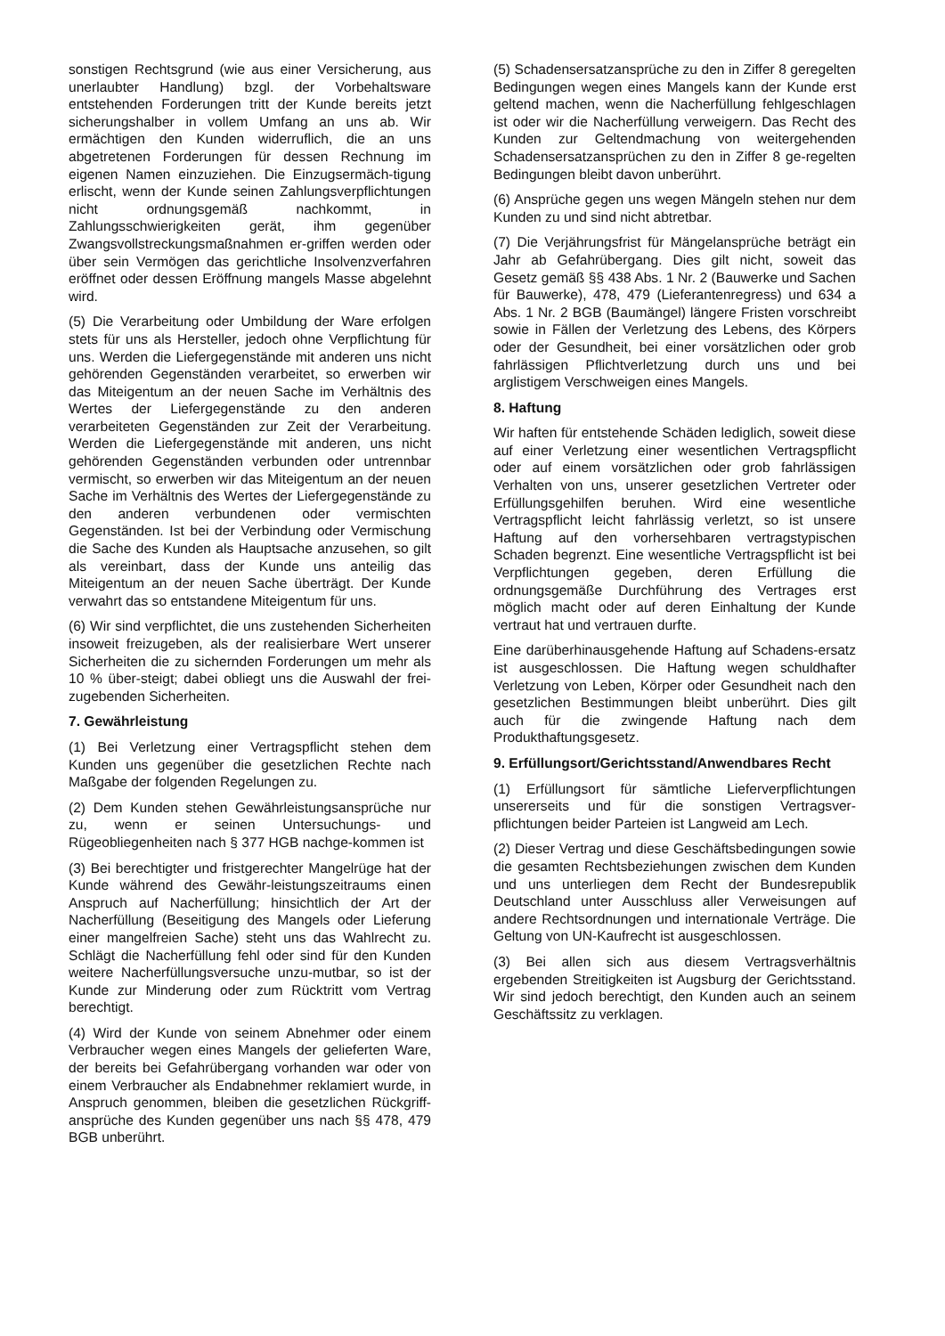sonstigen Rechtsgrund (wie aus einer Versicherung, aus unerlaubter Handlung) bzgl. der Vorbehaltsware entstehenden Forderungen tritt der Kunde bereits jetzt sicherungshalber in vollem Umfang an uns ab. Wir ermächtigen den Kunden widerruflich, die an uns abgetretenen Forderungen für dessen Rechnung im eigenen Namen einzuziehen. Die Einzugsermäch-tigung erlischt, wenn der Kunde seinen Zahlungsverpflichtungen nicht ordnungsgemäß nachkommt, in Zahlungsschwierigkeiten gerät, ihm gegenüber Zwangsvollstreckungsmaßnahmen er-griffen werden oder über sein Vermögen das gerichtliche Insolvenzverfahren eröffnet oder dessen Eröffnung mangels Masse abgelehnt wird.
(5) Die Verarbeitung oder Umbildung der Ware erfolgen stets für uns als Hersteller, jedoch ohne Verpflichtung für uns. Werden die Liefergegenstände mit anderen uns nicht gehörenden Gegenständen verarbeitet, so erwerben wir das Miteigentum an der neuen Sache im Verhältnis des Wertes der Liefergegenstände zu den anderen verarbeiteten Gegenständen zur Zeit der Verarbeitung. Werden die Liefergegenstände mit anderen, uns nicht gehörenden Gegenständen verbunden oder untrennbar vermischt, so erwerben wir das Miteigentum an der neuen Sache im Verhältnis des Wertes der Liefergegenstände zu den anderen verbundenen oder vermischten Gegenständen. Ist bei der Verbindung oder Vermischung die Sache des Kunden als Hauptsache anzusehen, so gilt als vereinbart, dass der Kunde uns anteilig das Miteigentum an der neuen Sache überträgt. Der Kunde verwahrt das so entstandene Miteigentum für uns.
(6) Wir sind verpflichtet, die uns zustehenden Sicherheiten insoweit freizugeben, als der realisierbare Wert unserer Sicherheiten die zu sichernden Forderungen um mehr als 10 % über-steigt; dabei obliegt uns die Auswahl der frei-zugebenden Sicherheiten.
7. Gewährleistung
(1) Bei Verletzung einer Vertragspflicht stehen dem Kunden uns gegenüber die gesetzlichen Rechte nach Maßgabe der folgenden Regelungen zu.
(2) Dem Kunden stehen Gewährleistungsansprüche nur zu, wenn er seinen Untersuchungs- und Rügeobliegenheiten nach § 377 HGB nachge-kommen ist
(3) Bei berechtigter und fristgerechter Mangelrüge hat der Kunde während des Gewähr-leistungszeitraums einen Anspruch auf Nacherfüllung; hinsichtlich der Art der Nacherfüllung (Beseitigung des Mangels oder Lieferung einer mangelfreien Sache) steht uns das Wahlrecht zu. Schlägt die Nacherfüllung fehl oder sind für den Kunden weitere Nacherfüllungsversuche unzu-mutbar, so ist der Kunde zur Minderung oder zum Rücktritt vom Vertrag berechtigt.
(4) Wird der Kunde von seinem Abnehmer oder einem Verbraucher wegen eines Mangels der gelieferten Ware, der bereits bei Gefahrübergang vorhanden war oder von einem Verbraucher als Endabnehmer reklamiert wurde, in Anspruch genommen, bleiben die gesetzlichen Rückgriff-ansprüche des Kunden gegenüber uns nach §§ 478, 479 BGB unberührt.
(5) Schadensersatzansprüche zu den in Ziffer 8 geregelten Bedingungen wegen eines Mangels kann der Kunde erst geltend machen, wenn die Nacherfüllung fehlgeschlagen ist oder wir die Nacherfüllung verweigern. Das Recht des Kunden zur Geltendmachung von weitergehenden Schadensersatzansprüchen zu den in Ziffer 8 ge-regelten Bedingungen bleibt davon unberührt.
(6) Ansprüche gegen uns wegen Mängeln stehen nur dem Kunden zu und sind nicht abtretbar.
(7) Die Verjährungsfrist für Mängelansprüche beträgt ein Jahr ab Gefahrübergang. Dies gilt nicht, soweit das Gesetz gemäß §§ 438 Abs. 1 Nr. 2 (Bauwerke und Sachen für Bauwerke), 478, 479 (Lieferantenregress) und 634 a Abs. 1 Nr. 2 BGB (Baumängel) längere Fristen vorschreibt sowie in Fällen der Verletzung des Lebens, des Körpers oder der Gesundheit, bei einer vorsätzlichen oder grob fahrlässigen Pflichtverletzung durch uns und bei arglistigem Verschweigen eines Mangels.
8. Haftung
Wir haften für entstehende Schäden lediglich, soweit diese auf einer Verletzung einer wesentlichen Vertragspflicht oder auf einem vorsätzlichen oder grob fahrlässigen Verhalten von uns, unserer gesetzlichen Vertreter oder Erfüllungsgehilfen beruhen. Wird eine wesentliche Vertragspflicht leicht fahrlässig verletzt, so ist unsere Haftung auf den vorhersehbaren vertragstypischen Schaden begrenzt. Eine wesentliche Vertragspflicht ist bei Verpflichtungen gegeben, deren Erfüllung die ordnungsgemäße Durchführung des Vertrages erst möglich macht oder auf deren Einhaltung der Kunde vertraut hat und vertrauen durfte.
Eine darüberhinausgehende Haftung auf Schadens-ersatz ist ausgeschlossen. Die Haftung wegen schuldhafter Verletzung von Leben, Körper oder Gesundheit nach den gesetzlichen Bestimmungen bleibt unberührt. Dies gilt auch für die zwingende Haftung nach dem Produkthaftungsgesetz.
9. Erfüllungsort/Gerichtsstand/Anwendbares Recht
(1) Erfüllungsort für sämtliche Lieferverpflichtungen unsererseits und für die sonstigen Vertragsver-pflichtungen beider Parteien ist Langweid am Lech.
(2) Dieser Vertrag und diese Geschäftsbedingungen sowie die gesamten Rechtsbeziehungen zwischen dem Kunden und uns unterliegen dem Recht der Bundesrepublik Deutschland unter Ausschluss aller Verweisungen auf andere Rechtsordnungen und internationale Verträge. Die Geltung von UN-Kaufrecht ist ausgeschlossen.
(3) Bei allen sich aus diesem Vertragsverhältnis ergebenden Streitigkeiten ist Augsburg der Gerichtsstand. Wir sind jedoch berechtigt, den Kunden auch an seinem Geschäftssitz zu verklagen.